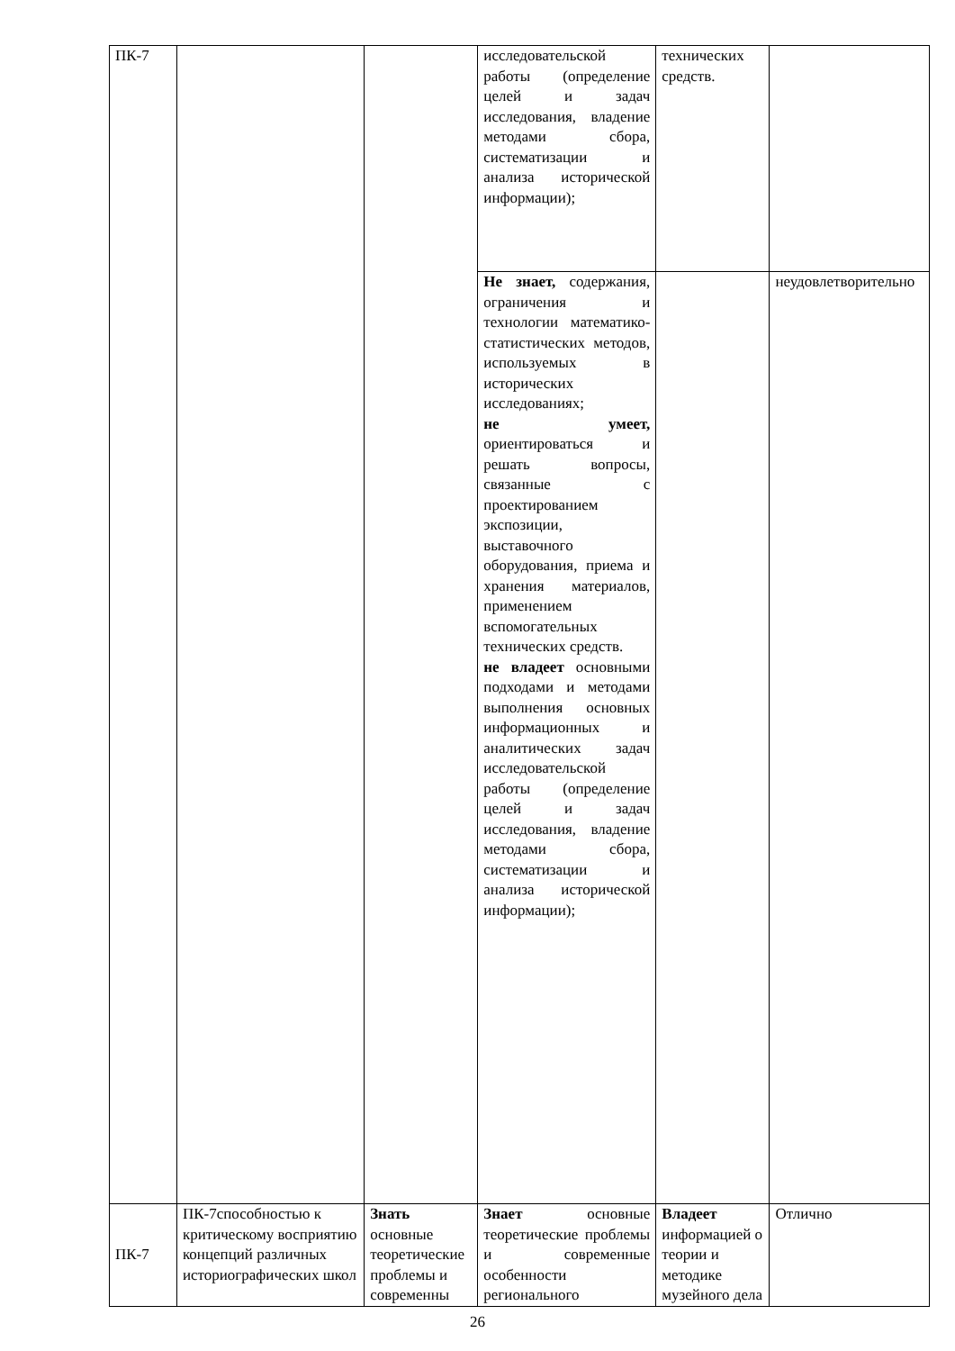| ПК-7 | | | исследовательской работы (определение целей и задач исследования, владение методами сбора, систематизации и анализа исторической информации); | технических средств. | |
| | | | Не знает, содержания, ограничения и технологии математико-статистических методов, используемых в исторических исследованиях; не умеет, ориентироваться и решать вопросы, связанные с проектированием экспозиции, выставочного оборудования, приема и хранения материалов, применением вспомогательных технических средств. не владеет основными подходами и методами выполнения основных информационных и аналитических задач исследовательской работы (определение целей и задач исследования, владение методами сбора, систематизации и анализа исторической информации); | | неудовлетворительно |
| ПК-7 | ПК-7способностью к критическому восприятию концепций различных историографических школ | Знать основные теоретические проблемы и современны | Знает основные теоретические проблемы и современные особенности регионального | Владеет информацией о теории и методике музейного дела | Отлично |
26